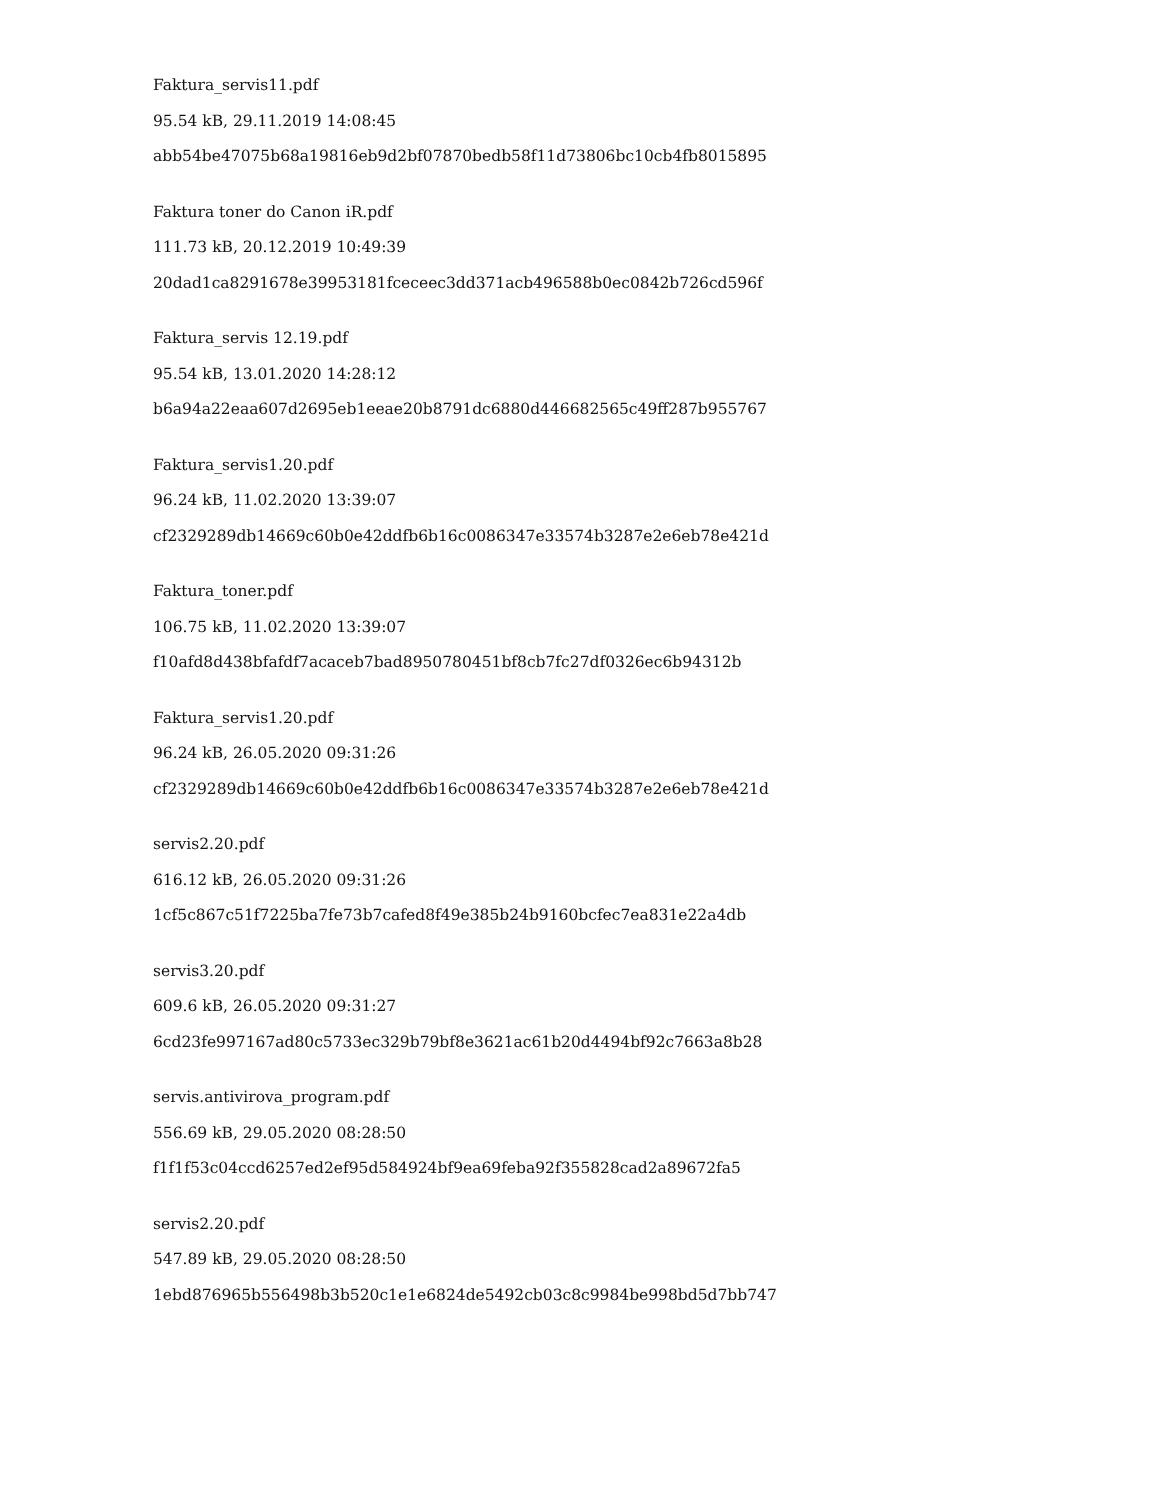Faktura_servis11.pdf
95.54 kB, 29.11.2019 14:08:45
abb54be47075b68a19816eb9d2bf07870bedb58f11d73806bc10cb4fb8015895
Faktura toner do Canon iR.pdf
111.73 kB, 20.12.2019 10:49:39
20dad1ca8291678e39953181fceceec3dd371acb496588b0ec0842b726cd596f
Faktura_servis 12.19.pdf
95.54 kB, 13.01.2020 14:28:12
b6a94a22eaa607d2695eb1eeae20b8791dc6880d446682565c49ff287b955767
Faktura_servis1.20.pdf
96.24 kB, 11.02.2020 13:39:07
cf2329289db14669c60b0e42ddfb6b16c0086347e33574b3287e2e6eb78e421d
Faktura_toner.pdf
106.75 kB, 11.02.2020 13:39:07
f10afd8d438bfafdf7acaceb7bad8950780451bf8cb7fc27df0326ec6b94312b
Faktura_servis1.20.pdf
96.24 kB, 26.05.2020 09:31:26
cf2329289db14669c60b0e42ddfb6b16c0086347e33574b3287e2e6eb78e421d
servis2.20.pdf
616.12 kB, 26.05.2020 09:31:26
1cf5c867c51f7225ba7fe73b7cafed8f49e385b24b9160bcfec7ea831e22a4db
servis3.20.pdf
609.6 kB, 26.05.2020 09:31:27
6cd23fe997167ad80c5733ec329b79bf8e3621ac61b20d4494bf92c7663a8b28
servis.antivirova_program.pdf
556.69 kB, 29.05.2020 08:28:50
f1f1f53c04ccd6257ed2ef95d584924bf9ea69feba92f355828cad2a89672fa5
servis2.20.pdf
547.89 kB, 29.05.2020 08:28:50
1ebd876965b556498b3b520c1e1e6824de5492cb03c8c9984be998bd5d7bb747